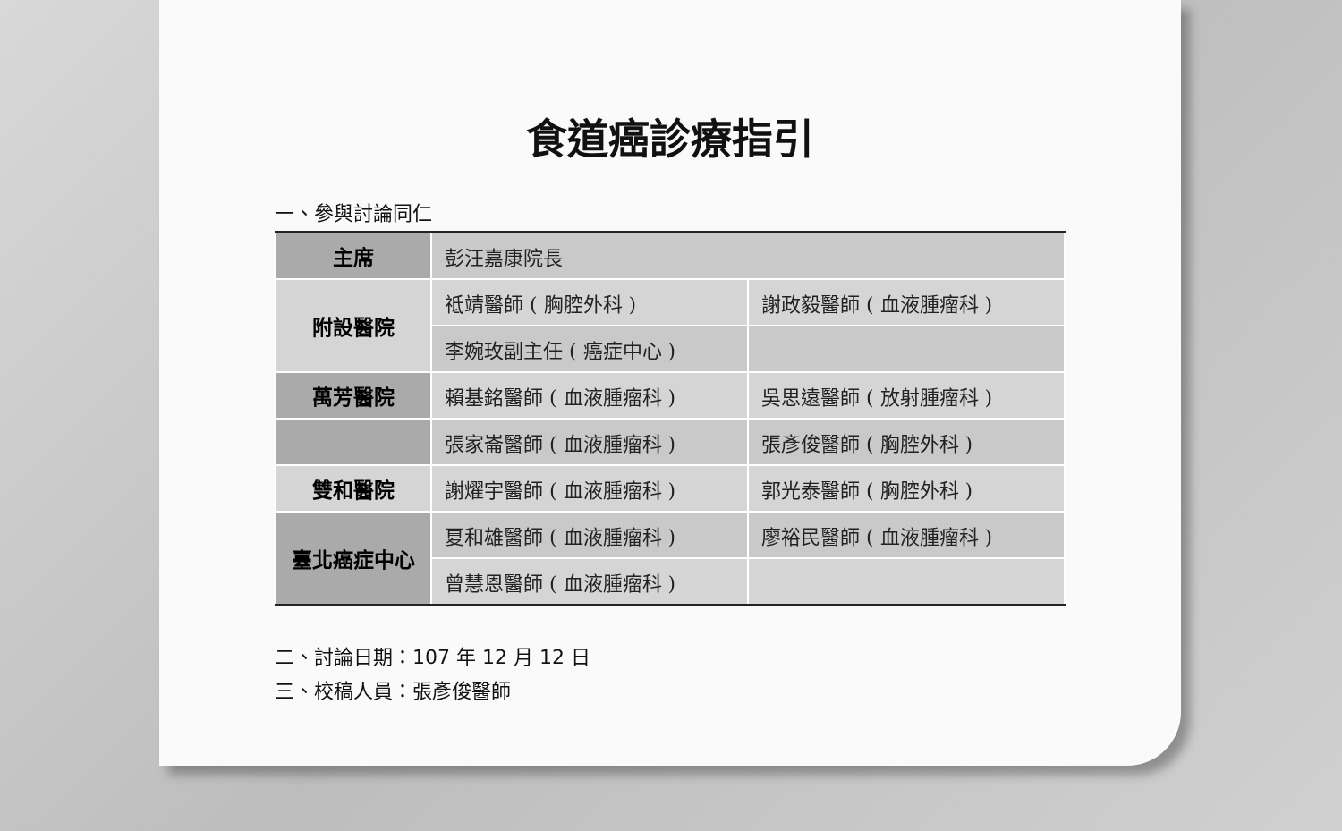食道癌診療指引
一、參與討論同仁
| 主席 | 彭汪嘉康院長 | |
| 附設醫院 | 祗靖醫師 ( 胸腔外科 ) | 謝政毅醫師 ( 血液腫瘤科 ) |
| | 李婉玫副主任 ( 癌症中心 ) | |
| 萬芳醫院 | 賴基銘醫師 ( 血液腫瘤科 ) | 吳思遠醫師 ( 放射腫瘤科 ) |
| | 張家崙醫師 ( 血液腫瘤科 ) | 張彥俊醫師 ( 胸腔外科 ) |
| 雙和醫院 | 謝燿宇醫師 ( 血液腫瘤科 ) | 郭光泰醫師 ( 胸腔外科 ) |
| 臺北癌症中心 | 夏和雄醫師 ( 血液腫瘤科 ) | 廖裕民醫師 ( 血液腫瘤科 ) |
| | 曾慧恩醫師 ( 血液腫瘤科 ) | |
二、討論日期：107 年 12 月 12 日
三、校稿人員：張彥俊醫師